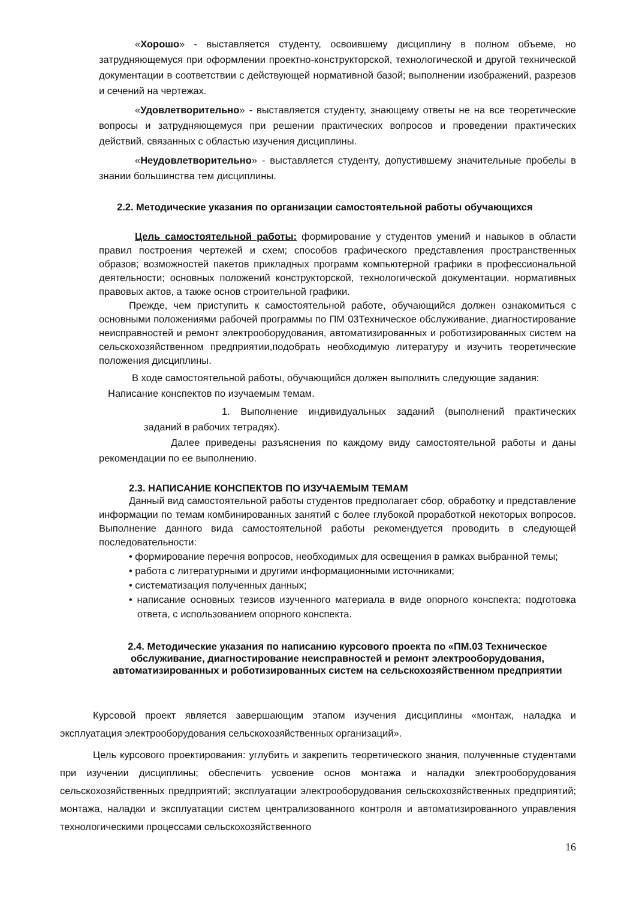«Хорошо» - выставляется студенту, освоившему дисциплину в полном объеме, но затрудняющемуся при оформлении проектно-конструкторской, технологической и другой технической документации в соответствии с действующей нормативной базой; выполнении изображений, разрезов и сечений на чертежах.
«Удовлетворительно» - выставляется студенту, знающему ответы не на все теоретические вопросы и затрудняющемуся при решении практических вопросов и проведении практических действий, связанных с областью изучения дисциплины.
«Неудовлетворительно» - выставляется студенту, допустившему значительные пробелы в знании большинства тем дисциплины.
2.2. Методические указания по организации самостоятельной работы обучающихся
Цель самостоятельной работы: формирование у студентов умений и навыков в области правил построения чертежей и схем; способов графического представления пространственных образов; возможностей пакетов прикладных программ компьютерной графики в профессиональной деятельности; основных положений конструкторской, технологической документации, нормативных правовых актов, а также основ строительной графики.
Прежде, чем приступить к самостоятельной работе, обучающийся должен ознакомиться с основными положениями рабочей программы по ПМ 03Техническое обслуживание, диагностирование неисправностей и ремонт электрооборудования, автоматизированных и роботизированных систем на сельскохозяйственном предприятии,подобрать необходимую литературу и изучить теоретические положения дисциплины.
В ходе самостоятельной работы, обучающийся должен выполнить следующие задания:
Написание конспектов по изучаемым темам.
1. Выполнение индивидуальных заданий (выполнений практических заданий в рабочих тетрадях).
Далее приведены разъяснения по каждому виду самостоятельной работы и даны рекомендации по ее выполнению.
2.3. НАПИСАНИЕ КОНСПЕКТОВ ПО ИЗУЧАЕМЫМ ТЕМАМ
Данный вид самостоятельной работы студентов предполагает сбор, обработку и представление информации по темам комбинированных занятий с более глубокой проработкой некоторых вопросов. Выполнение данного вида самостоятельной работы рекомендуется проводить в следующей последовательности:
• формирование перечня вопросов, необходимых для освещения в рамках выбранной темы;
• работа с литературными и другими информационными источниками;
• систематизация полученных данных;
• написание основных тезисов изученного материала в виде опорного конспекта; подготовка ответа, с использованием опорного конспекта.
2.4. Методические указания по написанию курсового проекта по «ПМ.03 Техническое обслуживание, диагностирование неисправностей и ремонт электрооборудования, автоматизированных и роботизированных систем на сельскохозяйственном предприятии
Курсовой проект является завершающим этапом изучения дисциплины «монтаж, наладка и эксплуатация электрооборудования сельскохозяйственных организаций».
Цель курсового проектирования: углубить и закрепить теоретического знания, полученные студентами при изучении дисциплины; обеспечить усвоение основ монтажа и наладки электрооборудования сельскохозяйственных предприятий; эксплуатации электрооборудования сельскохозяйственных предприятий; монтажа, наладки и эксплуатации систем централизованного контроля и автоматизированного управления технологическими процессами сельскохозяйственного
16